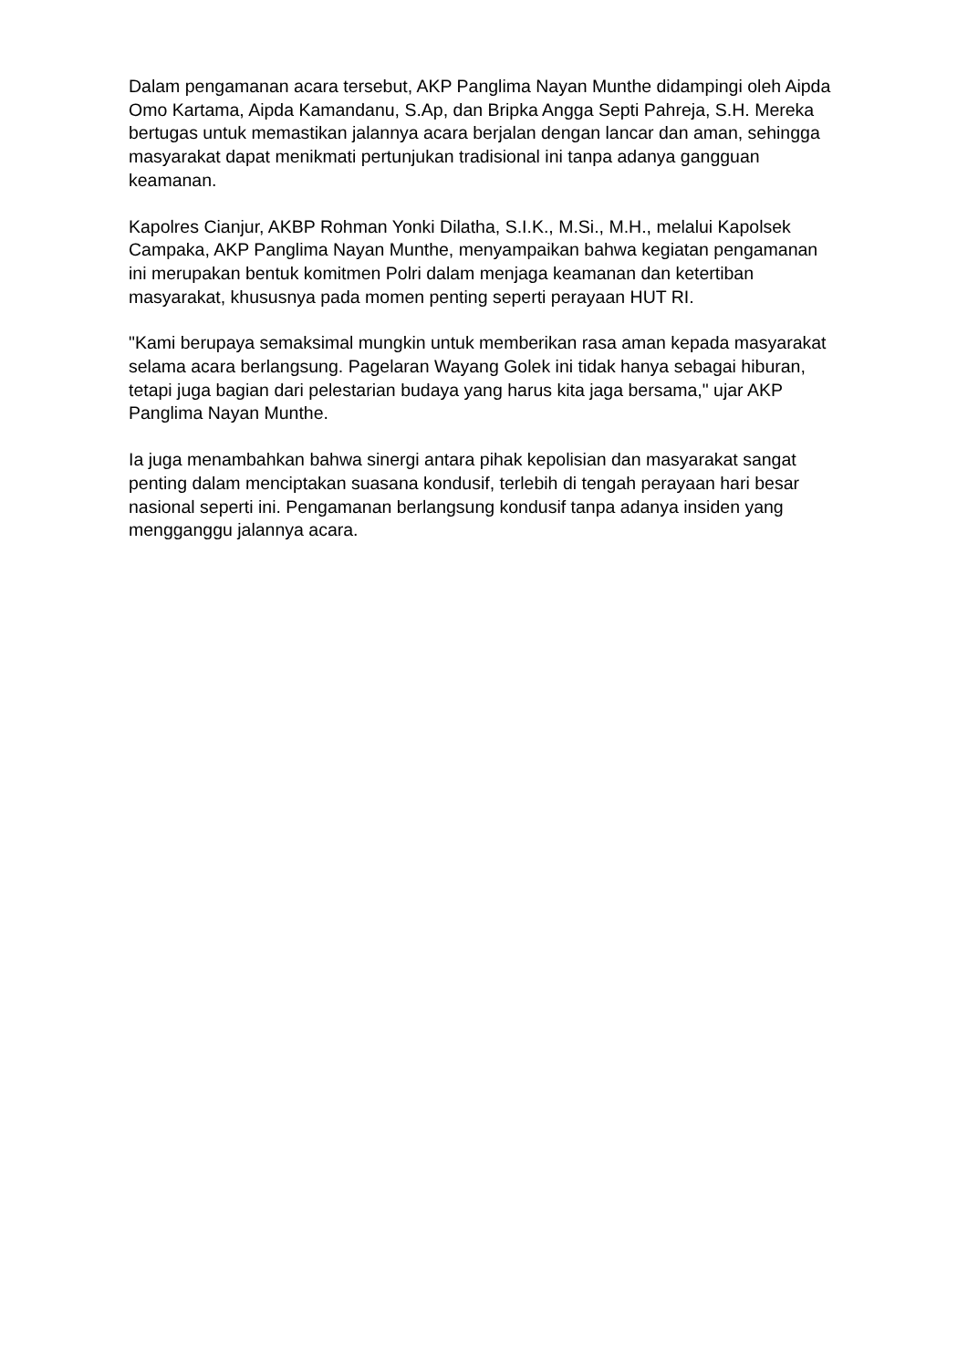Dalam pengamanan acara tersebut, AKP Panglima Nayan Munthe didampingi oleh Aipda Omo Kartama, Aipda Kamandanu, S.Ap, dan Bripka Angga Septi Pahreja, S.H. Mereka bertugas untuk memastikan jalannya acara berjalan dengan lancar dan aman, sehingga masyarakat dapat menikmati pertunjukan tradisional ini tanpa adanya gangguan keamanan.
Kapolres Cianjur, AKBP Rohman Yonki Dilatha, S.I.K., M.Si., M.H., melalui Kapolsek Campaka, AKP Panglima Nayan Munthe, menyampaikan bahwa kegiatan pengamanan ini merupakan bentuk komitmen Polri dalam menjaga keamanan dan ketertiban masyarakat, khususnya pada momen penting seperti perayaan HUT RI.
"Kami berupaya semaksimal mungkin untuk memberikan rasa aman kepada masyarakat selama acara berlangsung. Pagelaran Wayang Golek ini tidak hanya sebagai hiburan, tetapi juga bagian dari pelestarian budaya yang harus kita jaga bersama," ujar AKP Panglima Nayan Munthe.
Ia juga menambahkan bahwa sinergi antara pihak kepolisian dan masyarakat sangat penting dalam menciptakan suasana kondusif, terlebih di tengah perayaan hari besar nasional seperti ini. Pengamanan berlangsung kondusif tanpa adanya insiden yang mengganggu jalannya acara.